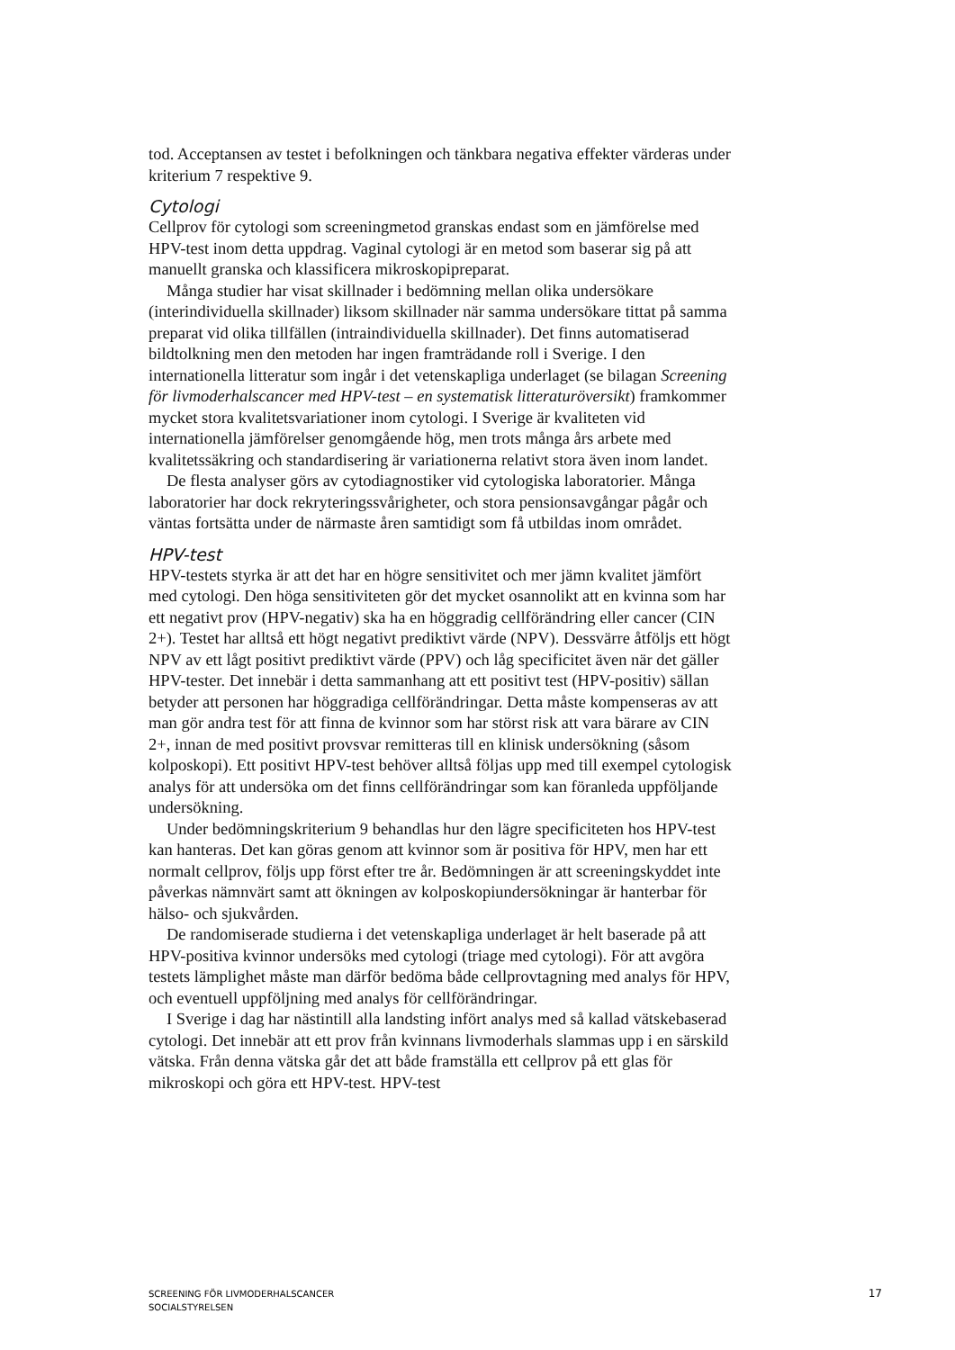tod. Acceptansen av testet i befolkningen och tänkbara negativa effekter värderas under kriterium 7 respektive 9.
Cytologi
Cellprov för cytologi som screeningmetod granskas endast som en jämförelse med HPV-test inom detta uppdrag. Vaginal cytologi är en metod som baserar sig på att manuellt granska och klassificera mikroskopipreparat.
Många studier har visat skillnader i bedömning mellan olika undersökare (interindividuella skillnader) liksom skillnader när samma undersökare tittat på samma preparat vid olika tillfällen (intraindividuella skillnader). Det finns automatiserad bildtolkning men den metoden har ingen framträdande roll i Sverige. I den internationella litteratur som ingår i det vetenskapliga underlaget (se bilagan Screening för livmoderhalscancer med HPV-test – en systematisk litteraturöversikt) framkommer mycket stora kvalitetsvariationer inom cytologi. I Sverige är kvaliteten vid internationella jämförelser genomgående hög, men trots många års arbete med kvalitetssäkring och standardisering är variationerna relativt stora även inom landet.
De flesta analyser görs av cytodiagnostiker vid cytologiska laboratorier. Många laboratorier har dock rekryteringssvårigheter, och stora pensionsavgångar pågår och väntas fortsätta under de närmaste åren samtidigt som få utbildas inom området.
HPV-test
HPV-testets styrka är att det har en högre sensitivitet och mer jämn kvalitet jämfört med cytologi. Den höga sensitiviteten gör det mycket osannolikt att en kvinna som har ett negativt prov (HPV-negativ) ska ha en höggradig cellförändring eller cancer (CIN 2+). Testet har alltså ett högt negativt prediktivt värde (NPV). Dessvärre åtföljs ett högt NPV av ett lågt positivt prediktivt värde (PPV) och låg specificitet även när det gäller HPV-tester. Det innebär i detta sammanhang att ett positivt test (HPV-positiv) sällan betyder att personen har höggradiga cellförändringar. Detta måste kompenseras av att man gör andra test för att finna de kvinnor som har störst risk att vara bärare av CIN 2+, innan de med positivt provsvar remitteras till en klinisk undersökning (såsom kolposkopi). Ett positivt HPV-test behöver alltså följas upp med till exempel cytologisk analys för att undersöka om det finns cellförändringar som kan föranleda uppföljande undersökning.
Under bedömningskriterium 9 behandlas hur den lägre specificiteten hos HPV-test kan hanteras. Det kan göras genom att kvinnor som är positiva för HPV, men har ett normalt cellprov, följs upp först efter tre år. Bedömningen är att screeningskyddet inte påverkas nämnvärt samt att ökningen av kolposkopiundersökningar är hanterbar för hälso- och sjukvården.
De randomiserade studierna i det vetenskapliga underlaget är helt baserade på att HPV-positiva kvinnor undersöks med cytologi (triage med cytologi). För att avgöra testets lämplighet måste man därför bedöma både cellprovtagning med analys för HPV, och eventuell uppföljning med analys för cellförändringar.
I Sverige i dag har nästintill alla landsting infört analys med så kallad vätskebaserad cytologi. Det innebär att ett prov från kvinnans livmoderhals slammas upp i en särskild vätska. Från denna vätska går det att både framställa ett cellprov på ett glas för mikroskopi och göra ett HPV-test. HPV-test
SCREENING FÖR LIVMODERHALSCANCER
SOCIALSTYRELSEN
17